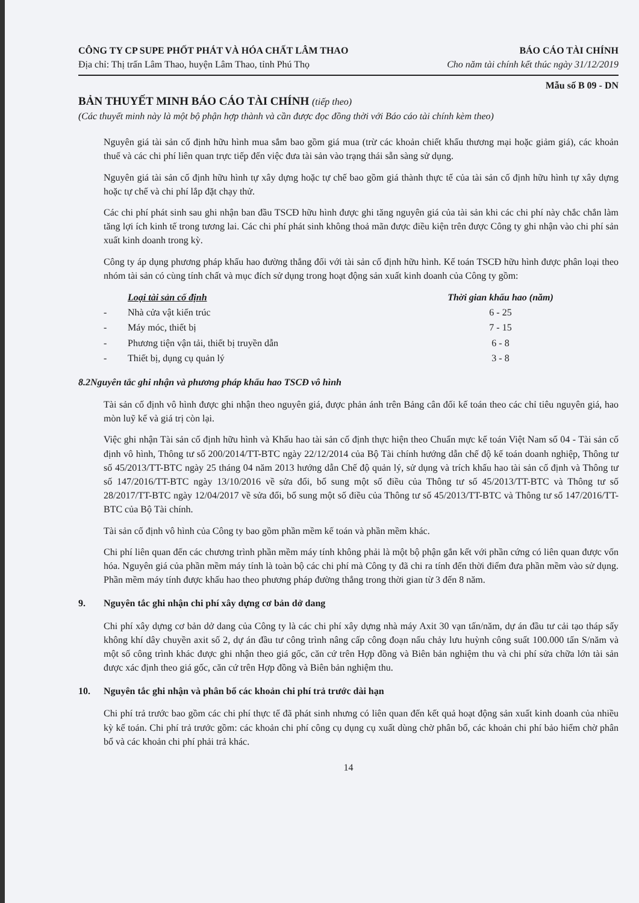CÔNG TY CP SUPE PHỐT PHÁT VÀ HÓA CHẤT LÂM THAO
BÁO CÁO TÀI CHÍNH
Địa chỉ: Thị trấn Lâm Thao, huyện Lâm Thao, tỉnh Phú Thọ
Cho năm tài chính kết thúc ngày 31/12/2019
Mẫu số B 09 - DN
BẢN THUYẾT MINH BÁO CÁO TÀI CHÍNH (tiếp theo)
(Các thuyết minh này là một bộ phận hợp thành và cần được đọc đồng thời với Báo cáo tài chính kèm theo)
Nguyên giá tài sản cố định hữu hình mua sắm bao gồm giá mua (trừ các khoản chiết khấu thương mại hoặc giảm giá), các khoản thuế và các chi phí liên quan trực tiếp đến việc đưa tài sản vào trạng thái sẵn sàng sử dụng.
Nguyên giá tài sản cố định hữu hình tự xây dựng hoặc tự chế bao gồm giá thành thực tế của tài sản cố định hữu hình tự xây dựng hoặc tự chế và chi phí lắp đặt chạy thử.
Các chi phí phát sinh sau ghi nhận ban đầu TSCĐ hữu hình được ghi tăng nguyên giá của tài sản khi các chi phí này chắc chắn làm tăng lợi ích kinh tế trong tương lai. Các chi phí phát sinh không thoả mãn được điều kiện trên được Công ty ghi nhận vào chi phí sản xuất kinh doanh trong kỳ.
Công ty áp dụng phương pháp khấu hao đường thẳng đối với tài sản cố định hữu hình. Kế toán TSCĐ hữu hình được phân loại theo nhóm tài sản có cùng tính chất và mục đích sử dụng trong hoạt động sản xuất kinh doanh của Công ty gồm:
| | Loại tài sản cố định | Thời gian khấu hao (năm) |
| --- | --- | --- |
| - | Nhà cửa vật kiến trúc | 6 - 25 |
| - | Máy móc, thiết bị | 7 - 15 |
| - | Phương tiện vận tải, thiết bị truyền dẫn | 6 - 8 |
| - | Thiết bị, dụng cụ quản lý | 3 - 8 |
8.2 Nguyên tắc ghi nhận và phương pháp khấu hao TSCĐ vô hình
Tài sản cố định vô hình được ghi nhận theo nguyên giá, được phản ánh trên Bảng cân đối kế toán theo các chỉ tiêu nguyên giá, hao mòn luỹ kế và giá trị còn lại.
Việc ghi nhận Tài sản cố định hữu hình và Khấu hao tài sản cố định thực hiện theo Chuẩn mực kế toán Việt Nam số 04 - Tài sản cố định vô hình, Thông tư số 200/2014/TT-BTC ngày 22/12/2014 của Bộ Tài chính hướng dẫn chế độ kế toán doanh nghiệp, Thông tư số 45/2013/TT-BTC ngày 25 tháng 04 năm 2013 hướng dẫn Chế độ quản lý, sử dụng và trích khấu hao tài sản cố định và Thông tư số 147/2016/TT-BTC ngày 13/10/2016 về sửa đổi, bổ sung một số điều của Thông tư số 45/2013/TT-BTC và Thông tư số 28/2017/TT-BTC ngày 12/04/2017 về sửa đổi, bổ sung một số điều của Thông tư số 45/2013/TT-BTC và Thông tư số 147/2016/TT-BTC của Bộ Tài chính.
Tài sản cố định vô hình của Công ty bao gồm phần mềm kế toán và phần mềm khác.
Chi phí liên quan đến các chương trình phần mềm máy tính không phải là một bộ phận gắn kết với phần cứng có liên quan được vốn hóa. Nguyên giá của phần mềm máy tính là toàn bộ các chi phí mà Công ty đã chi ra tính đến thời điểm đưa phần mềm vào sử dụng. Phần mềm máy tính được khấu hao theo phương pháp đường thẳng trong thời gian từ 3 đến 8 năm.
9. Nguyên tắc ghi nhận chi phí xây dựng cơ bản dở dang
Chi phí xây dựng cơ bản dở dang của Công ty là các chi phí xây dựng nhà máy Axit 30 vạn tấn/năm, dự án đầu tư cải tạo tháp sấy không khí dây chuyền axit số 2, dự án đầu tư công trình nâng cấp công đoạn nấu chảy lưu huỳnh công suất 100.000 tấn S/năm và một số công trình khác được ghi nhận theo giá gốc, căn cứ trên Hợp đồng và Biên bản nghiệm thu và chi phí sửa chữa lớn tài sản được xác định theo giá gốc, căn cứ trên Hợp đồng và Biên bản nghiệm thu.
10. Nguyên tắc ghi nhận và phân bổ các khoản chi phí trả trước dài hạn
Chi phí trả trước bao gồm các chi phí thực tế đã phát sinh nhưng có liên quan đến kết quả hoạt động sản xuất kinh doanh của nhiều kỳ kế toán. Chi phí trả trước gồm: các khoản chi phí công cụ dụng cụ xuất dùng chờ phân bổ, các khoản chi phí bảo hiểm chờ phân bổ và các khoản chi phí phải trả khác.
14